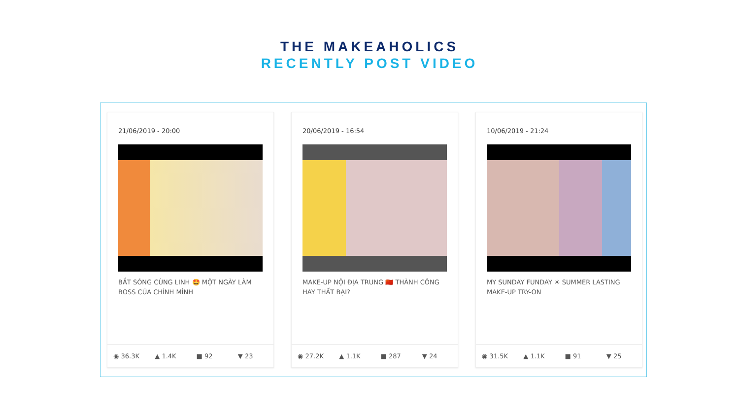THE MAKEAHOLICS
RECENTLY POST VIDEO
21/06/2019 - 20:00
BẮT SÓNG CÙNG LINH 🤩 MỘT NGÀY LÀM BOSS CỦA CHÍNH MÌNH
◉ 36.3K ▲ 1.4K ■ 92 ▼ 23
20/06/2019 - 16:54
MAKE-UP NỘI ĐỊA TRUNG 🇨🇳 THÀNH CÔNG HAY THẤT BẠI?
◉ 27.2K ▲ 1.1K ■ 287 ▼ 24
10/06/2019 - 21:24
MY SUNDAY FUNDAY ☀ SUMMER LASTING MAKE-UP TRY-ON
◉ 31.5K ▲ 1.1K ■ 91 ▼ 25